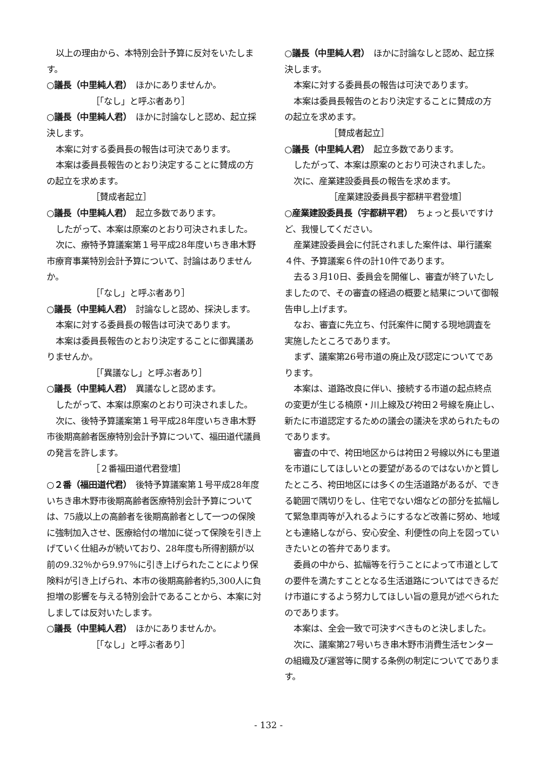以上の理由から、本特別会計予算に反対をいたします。
○議長（中里純人君）　ほかにありませんか。
［「なし」と呼ぶ者あり］
○議長（中里純人君）　ほかに討論なしと認め、起立採決します。
本案に対する委員長の報告は可決であります。
本案は委員長報告のとおり決定することに賛成の方の起立を求めます。
［賛成者起立］
○議長（中里純人君）　起立多数であります。
したがって、本案は原案のとおり可決されました。
次に、療特予算議案第１号平成28年度いちき串木野市療育事業特別会計予算について、討論はありませんか。
［「なし」と呼ぶ者あり］
○議長（中里純人君）　討論なしと認め、採決します。
本案に対する委員長の報告は可決であります。
本案は委員長報告のとおり決定することに御異議ありませんか。
［「異議なし」と呼ぶ者あり］
○議長（中里純人君）　異議なしと認めます。
したがって、本案は原案のとおり可決されました。
次に、後特予算議案第１号平成28年度いちき串木野市後期高齢者医療特別会計予算について、福田道代議員の発言を許します。
［２番福田道代君登壇］
○２番（福田道代君）　後特予算議案第１号平成28年度いちき串木野市後期高齢者医療特別会計予算については、75歳以上の高齢者を後期高齢者として一つの保険に強制加入させ、医療給付の増加に従って保険を引き上げていく仕組みが続いており、28年度も所得割額が以前の9.32％から9.97％に引き上げられたことにより保険料が引き上げられ、本市の後期高齢者約5,300人に負担増の影響を与える特別会計であることから、本案に対しましては反対いたします。
○議長（中里純人君）　ほかにありませんか。
［「なし」と呼ぶ者あり］
○議長（中里純人君）　ほかに討論なしと認め、起立採決します。
本案に対する委員長の報告は可決であります。
本案は委員長報告のとおり決定することに賛成の方の起立を求めます。
［賛成者起立］
○議長（中里純人君）　起立多数であります。
したがって、本案は原案のとおり可決されました。
次に、産業建設委員長の報告を求めます。
［産業建設委員長宇都耕平君登壇］
○産業建設委員長（宇都耕平君）　ちょっと長いですけど、我慢してください。
産業建設委員会に付託されました案件は、単行議案４件、予算議案６件の計10件であります。
去る３月10日、委員会を開催し、審査が終了いたしましたので、その審査の経過の概要と結果について御報告申し上げます。
なお、審査に先立ち、付託案件に関する現地調査を実施したところであります。
まず、議案第26号市道の廃止及び認定についてであります。
本案は、道路改良に伴い、接続する市道の起点終点の変更が生じる楠原・川上線及び袴田２号線を廃止し、新たに市道認定するための議会の議決を求められたものであります。
審査の中で、袴田地区からは袴田２号線以外にも里道を市道にしてほしいとの要望があるのではないかと質したところ、袴田地区には多くの生活道路があるが、できる範囲で隅切りをし、住宅でない畑などの部分を拡幅して緊急車両等が入れるようにするなど改善に努め、地域とも連絡しながら、安心安全、利便性の向上を図っていきたいとの答弁であります。
委員の中から、拡幅等を行うことによって市道としての要件を満たすこととなる生活道路についてはできるだけ市道にするよう努力してほしい旨の意見が述べられたのであります。
本案は、全会一致で可決すべきものと決しました。
次に、議案第27号いちき串木野市消費生活センターの組織及び運営等に関する条例の制定についてであります。
- 132 -